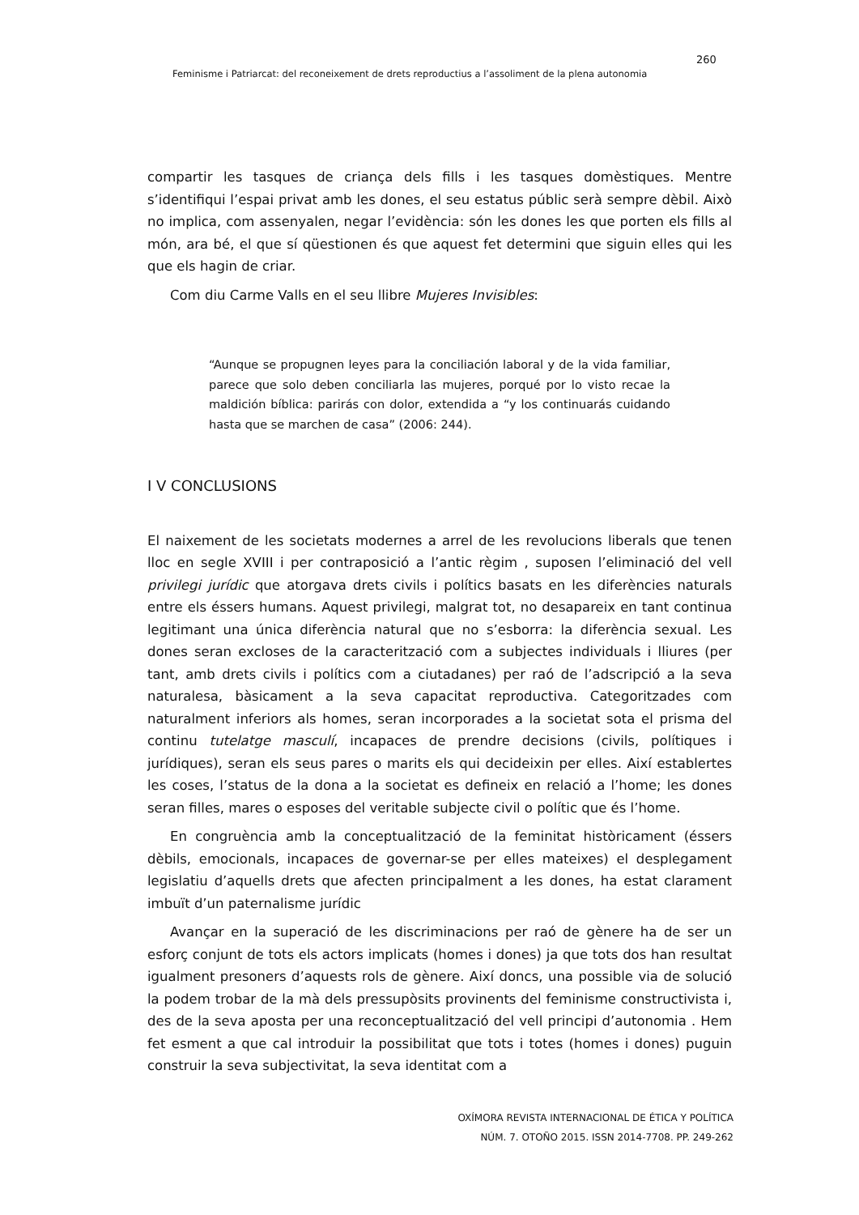260
Feminisme i Patriarcat: del reconeixement de drets reproductius a l’assoliment de la plena autonomia
compartir les tasques de criança dels fills i les tasques domèstiques. Mentre s’identifiqui l’espai privat amb les dones, el seu estatus públic serà sempre dèbil. Això no implica, com assenyalen, negar l’evidència: són les dones les que porten els fills al món, ara bé, el que sí qüestionen és que aquest fet determini que siguin elles qui les que els hagin de criar.
Com diu Carme Valls en el seu llibre Mujeres Invisibles:
“Aunque se propugnen leyes para la conciliación laboral y de la vida familiar, parece que solo deben conciliarla las mujeres, porqué por lo visto recae la maldición bíblica: parirás con dolor, extendida a “y los continuarás cuidando hasta que se marchen de casa” (2006: 244).
I V CONCLUSIONS
El naixement de les societats modernes a arrel de les revolucions liberals que tenen lloc en segle XVIII i per contraposició a l’antic règim , suposen l’eliminació del vell privilegi jurídic que atorgava drets civils i polítics basats en les diferències naturals entre els éssers humans. Aquest privilegi, malgrat tot, no desapareix en tant continua legitimant una única diferència natural que no s’esborra: la diferència sexual. Les dones seran excloses de la caracterització com a subjectes individuals i lliures (per tant, amb drets civils i polítics com a ciutadanes) per raó de l’adscripció a la seva naturalesa, bàsicament a la seva capacitat reproductiva. Categoritzades com naturalment inferiors als homes, seran incorporades a la societat sota el prisma del continu tutelatge masculí, incapaces de prendre decisions (civils, polítiques i jurídiques), seran els seus pares o marits els qui decideixin per elles. Així establertes les coses, l’status de la dona a la societat es defineix en relació a l’home; les dones seran filles, mares o esposes del veritable subjecte civil o polític que és l’home.
En congruència amb la conceptualització de la feminitat històricament (éssers dèbils, emocionals, incapaces de governar-se per elles mateixes) el desplegament legislatiu d’aquells drets que afecten principalment a les dones, ha estat clarament imbuït d’un paternalisme jurídic
Avançar en la superació de les discriminacions per raó de gènere ha de ser un esforç conjunt de tots els actors implicats (homes i dones) ja que tots dos han resultat igualment presoners d’aquests rols de gènere. Així doncs, una possible via de solució la podem trobar de la mà dels pressupòsits provinents del feminisme constructivista i, des de la seva aposta per una reconceptualització del vell principi d’autonomia . Hem fet esment a que cal introduir la possibilitat que tots i totes (homes i dones) puguin construir la seva subjectivitat, la seva identitat com a
OXÍMORA REVISTA INTERNACIONAL DE ÉTICA Y POLÍTICA
NÚM. 7. OTOÑO 2015. ISSN 2014-7708. PP. 249-262